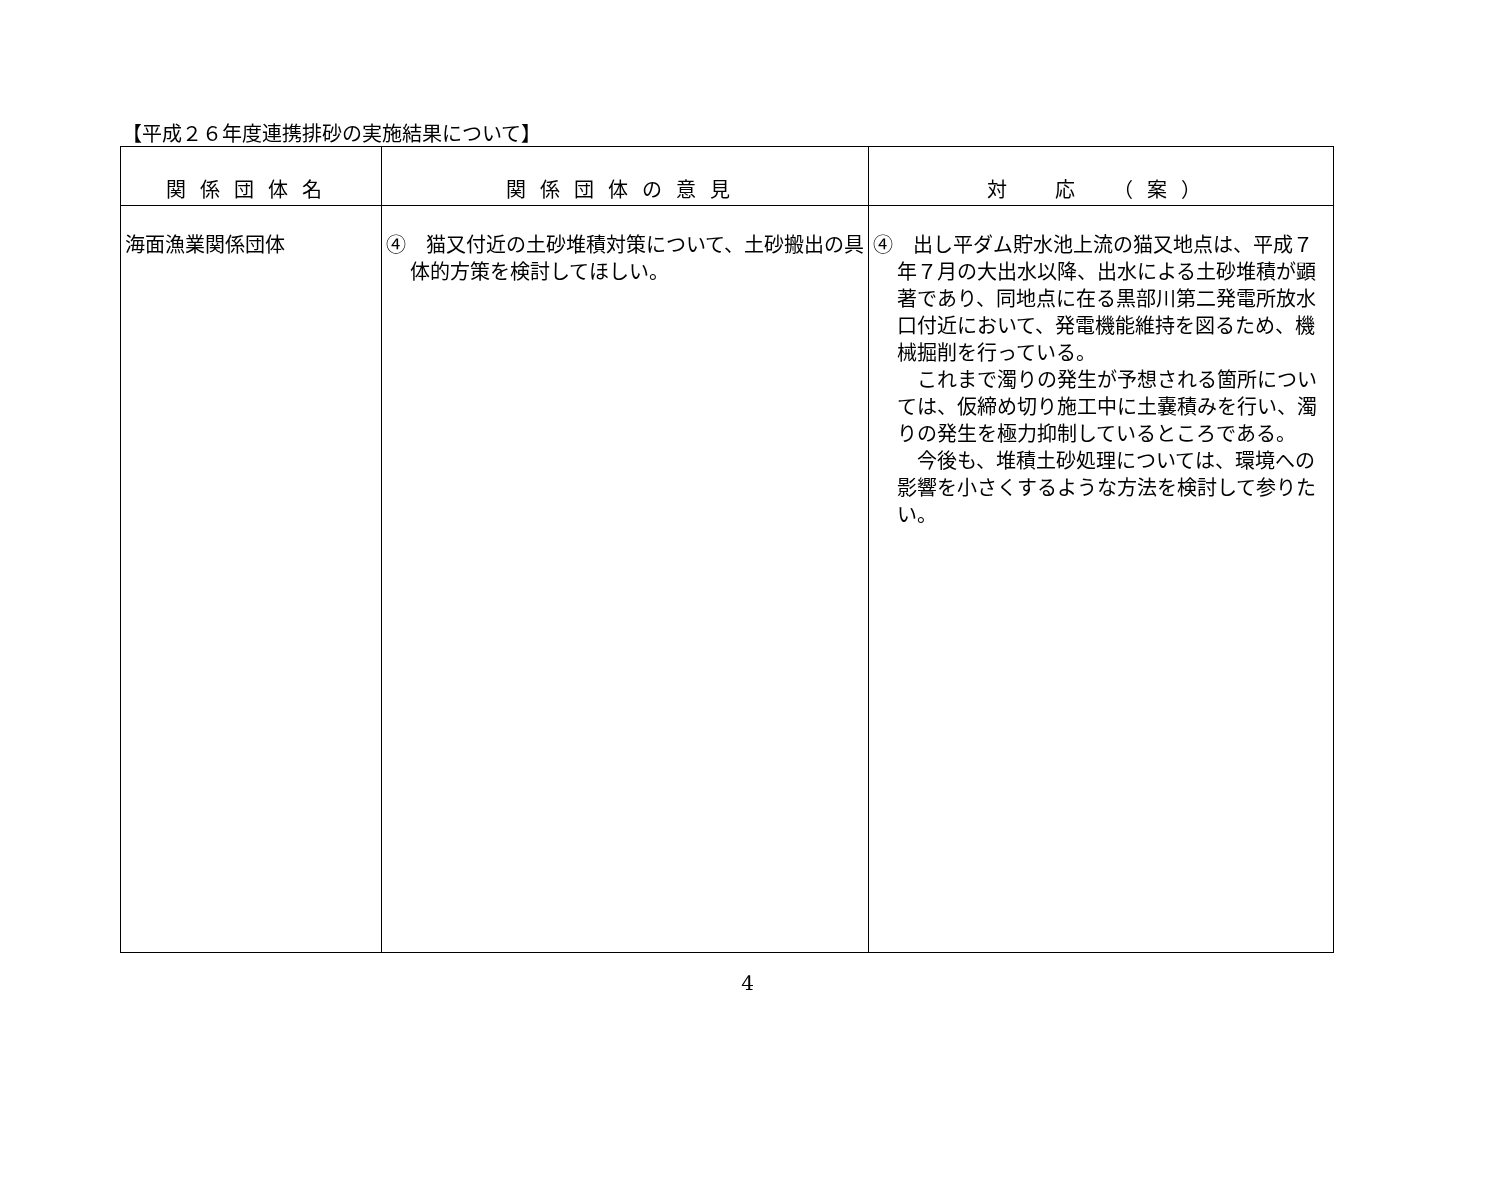【平成２６年度連携排砂の実施結果について】
| 関係団体名 | 関係団体の意見 | 対 応 （案） |
| --- | --- | --- |
| 海面漁業関係団体 | ④ 猫又付近の土砂堆積対策について、土砂搬出の具体的方策を検討してほしい。 | ④ 出し平ダム貯水池上流の猫又地点は、平成７年７月の大出水以降、出水による土砂堆積が顕著であり、同地点に在る黒部川第二発電所放水口付近において、発電機能維持を図るため、機械掘削を行っている。 これまで濁りの発生が予想される箇所については、仮締め切り施工中に土嚢積みを行い、濁りの発生を極力抑制しているところである。 今後も、堆積土砂処理については、環境への影響を小さくするような方法を検討して参りたい。 |
4